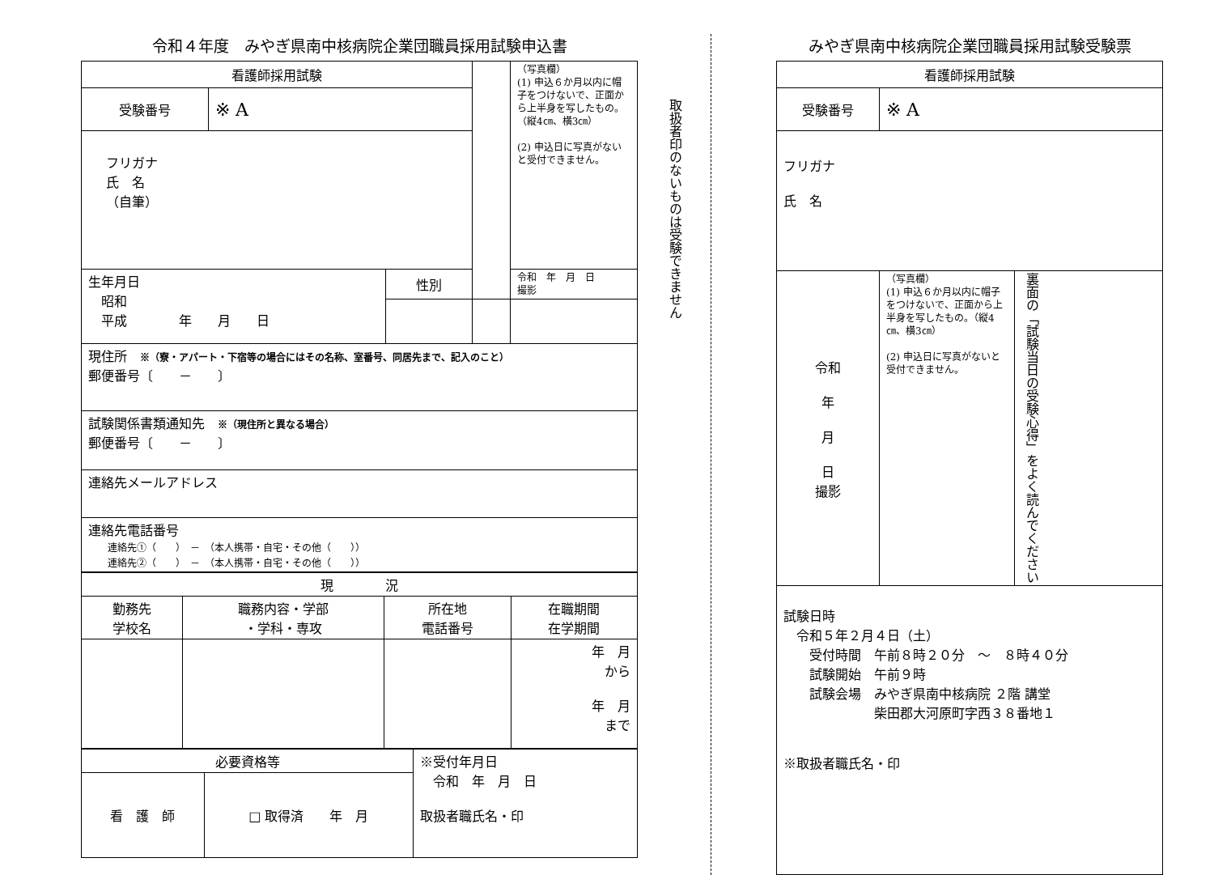令和４年度　みやぎ県南中核病院企業団職員採用試験申込書
| 看護師採用試験 | | | | （写真欄） (1) 申込６か月以内に帽子をつけないで、正面から上半身を写したもの。（縦4㎝、横3㎝） (2) 申込日に写真がないと受付できません。 |
| 受験番号 | ※ A | | | |
| フリガナ 氏 名 （自筆） | | | | |
| 生年月日 昭和 平成 年 月 日 | | 性別 | | 令和 年 月 日 撮影 |
| 現住所 ※（寮・アパート・下宿等の場合にはその名称、室番号、同居先まで、記入のこと） 郵便番号〔 － 〕 | | | | |
| 試験関係書類通知先 ※（現住所と異なる場合） 郵便番号〔 － 〕 | | | | |
| 連絡先メールアドレス | | | | |
| 連絡先電話番号 連絡先①（ ） － （本人携帯・自宅・その他（ ）） 連絡先②（ ） － （本人携帯・自宅・その他（ ）） | | | | |
| 現 況 | | | |
| 勤務先 学校名 | 職務内容・学部 ・学科・専攻 | 所在地 電話番号 | 在職期間 在学期間 |
| | | | 年 月 から 年 月 まで |
| 必要資格等 | | ※受付年月日 令和 年 月 日 取扱者職氏名・印 |
| 看 護 師 | □ 取得済 年 月 | |
取扱者印のないものは受験できません
みやぎ県南中核病院企業団職員採用試験受験票
| 看護師採用試験 | | |
| 受験番号 | ※ A | |
| フリガナ 氏 名 | | |
| 令和 年 月 日 撮影 | （写真欄） (1) 申込６か月以内に帽子をつけないで、正面から上半身を写したもの。（縦4㎝、横3㎝） (2) 申込日に写真がないと受付できません。 | 裏面の「試験当日の受験心得」をよく読んでください |
| 試験日時 令和５年２月４日（土） 受付時間 午前８時２０分 ～ ８時４０分 試験開始 午前９時 試験会場 みやぎ県南中核病院 ２階 講堂 柴田郡大河原町字西３８番地１ ※取扱者職氏名・印 | | |